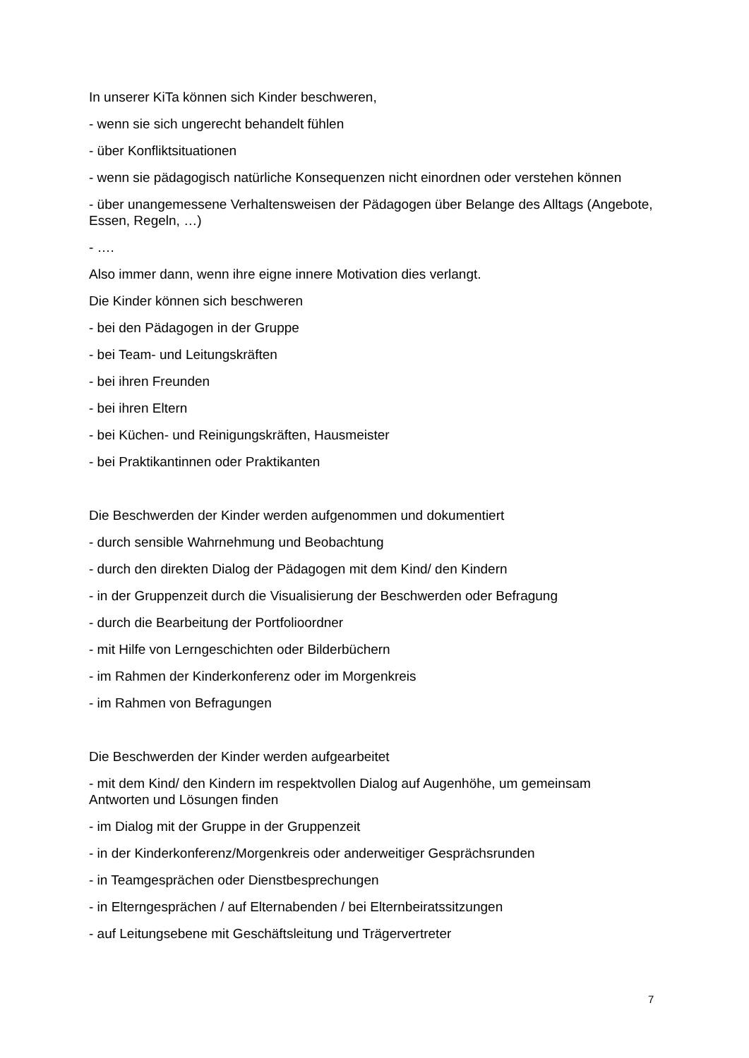In unserer KiTa können sich Kinder beschweren,
- wenn sie sich ungerecht behandelt fühlen
- über Konfliktsituationen
- wenn sie pädagogisch natürliche Konsequenzen nicht einordnen oder verstehen können
- über unangemessene Verhaltensweisen der Pädagogen über Belange des Alltags (Angebote, Essen, Regeln, …)
- ….
Also immer dann, wenn ihre eigne innere Motivation dies verlangt.
Die Kinder können sich beschweren
- bei den Pädagogen in der Gruppe
- bei Team- und Leitungskräften
- bei ihren Freunden
- bei ihren Eltern
- bei Küchen- und Reinigungskräften, Hausmeister
- bei Praktikantinnen oder Praktikanten
Die Beschwerden der Kinder werden aufgenommen und dokumentiert
- durch sensible Wahrnehmung und Beobachtung
- durch den direkten Dialog der Pädagogen mit dem Kind/ den Kindern
- in der Gruppenzeit durch die Visualisierung der Beschwerden oder Befragung
- durch die Bearbeitung der Portfolioordner
- mit Hilfe von Lerngeschichten oder Bilderbüchern
- im Rahmen der Kinderkonferenz oder im Morgenkreis
- im Rahmen von Befragungen
Die Beschwerden der Kinder werden aufgearbeitet
- mit dem Kind/ den Kindern im respektvollen Dialog auf Augenhöhe, um gemeinsam Antworten und Lösungen finden
- im Dialog mit der Gruppe in der Gruppenzeit
- in der Kinderkonferenz/Morgenkreis oder anderweitiger Gesprächsrunden
- in Teamgesprächen oder Dienstbesprechungen
- in Elterngesprächen / auf Elternabenden / bei Elternbeiratssitzungen
- auf Leitungsebene mit Geschäftsleitung und Trägervertreter
7